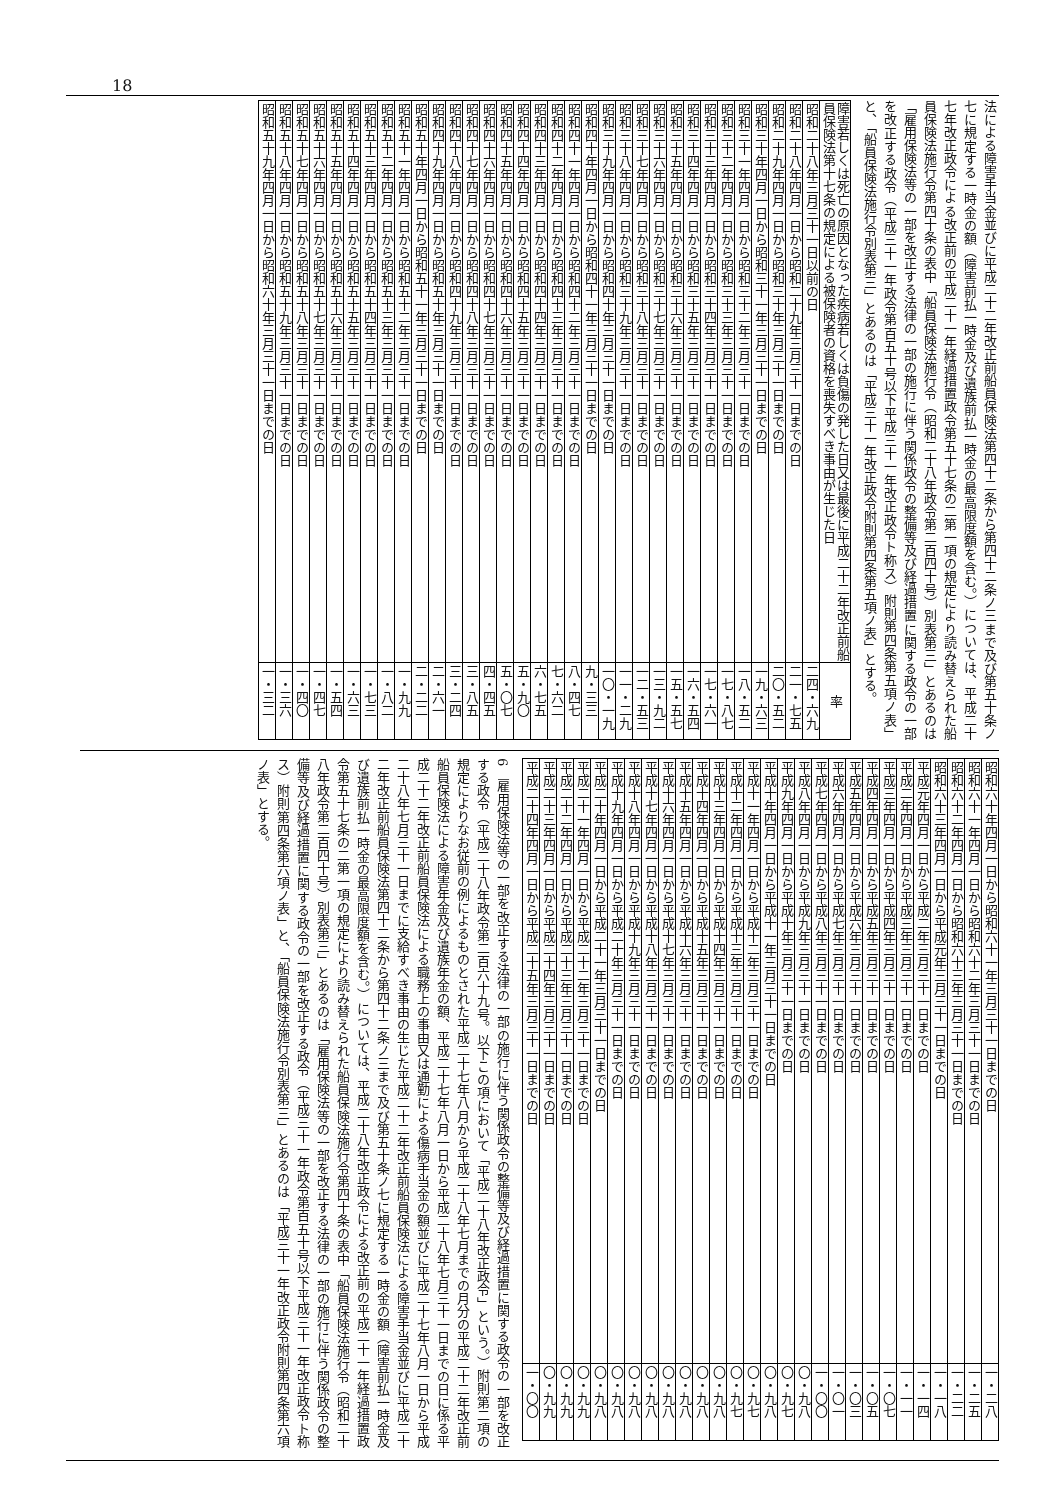18
法による障害手当金並びに平成二十二年改正前船員保険法第四十二条から第四十二条ノ三まで及び第五十条ノ七に規定する一時金の額（障害前払一時金及び遺族前払一時金の最高限度額を含む。）については、平成二十七年改正政令による改正前の平成二十一年経過措置政令第五十七条の二第一項の規定により読み替えられた船員保険法施行令第四十条の表中「船員保険法施行令（昭和二十八年政令第二百四十号）別表第三」とあるのは「雇用保険法等の一部を改正する法律の一部の施行に伴う関係政令の整備等及び経過措置に関する政令の一部を改正する政令（平成三十一年政令第百五十号以下平成三十一年改正政令ト称ス）附則第四条第五項ノ表」と、「船員保険法施行令別表第三」とあるのは「平成三十一年改正政令附則第四条第五項ノ表」とする。
| 障害若しくは死亡の原因となった疾病若しくは負傷の発した日又は最後に平成二十二年改正前船員保険法第十七条の規定による被保険者の資格を喪失すべき事由が生じた日 | 率 |
| --- | --- |
| 昭和二十八年三月三十一日以前の日 | 二四・六九 |
| 昭和二十八年四月一日から昭和二十九年三月三十一日までの日 | 二一・七五 |
| 昭和二十九年四月一日から昭和三十年三月三十一日までの日 | 二〇・五二 |
| 昭和三十年四月一日から昭和三十一年三月三十一日までの日 | 一九・六三 |
| 昭和三十一年四月一日から昭和三十二年三月三十一日までの日 | 一八・五二 |
| 昭和三十二年四月一日から昭和三十三年三月三十一日までの日 | 一七・八七 |
| 昭和三十三年四月一日から昭和三十四年三月三十一日までの日 | 一七・六一 |
| 昭和三十四年四月一日から昭和三十五年三月三十一日までの日 | 一六・五四 |
| 昭和三十五年四月一日から昭和三十六年三月三十一日までの日 | 一五・五七 |
| 昭和三十六年四月一日から昭和三十七年三月三十一日までの日 | 一三・九二 |
| 昭和三十七年四月一日から昭和三十八年三月三十一日までの日 | 一二・五三 |
| 昭和三十八年四月一日から昭和三十九年三月三十一日までの日 | 一一・二九 |
| 昭和三十九年四月一日から昭和四十年三月三十一日までの日 | 一〇・一九 |
| 昭和四十年四月一日から昭和四十一年三月三十一日までの日 | 九・三三 |
| 昭和四十一年四月一日から昭和四十二年三月三十一日までの日 | 八・四七 |
| 昭和四十二年四月一日から昭和四十三年三月三十一日までの日 | 七・六二 |
| 昭和四十三年四月一日から昭和四十四年三月三十一日までの日 | 六・七五 |
| 昭和四十四年四月一日から昭和四十五年三月三十一日までの日 | 五・九〇 |
| 昭和四十五年四月一日から昭和四十六年三月三十一日までの日 | 五・〇七 |
| 昭和四十六年四月一日から昭和四十七年三月三十一日までの日 | 四・四五 |
| 昭和四十七年四月一日から昭和四十八年三月三十一日までの日 | 三・八五 |
| 昭和四十八年四月一日から昭和四十九年三月三十一日までの日 | 三・二四 |
| 昭和四十九年四月一日から昭和五十年三月三十一日までの日 | 二・六一 |
| 昭和五十年四月一日から昭和五十一年三月三十一日までの日 | 二・二二 |
| 昭和五十一年四月一日から昭和五十二年三月三十一日までの日 | 一・九九 |
| 昭和五十二年四月一日から昭和五十三年三月三十一日までの日 | 一・八二 |
| 昭和五十三年四月一日から昭和五十四年三月三十一日までの日 | 一・七三 |
| 昭和五十四年四月一日から昭和五十五年三月三十一日までの日 | 一・六三 |
| 昭和五十五年四月一日から昭和五十六年三月三十一日までの日 | 一・五四 |
| 昭和五十六年四月一日から昭和五十七年三月三十一日までの日 | 一・四七 |
| 昭和五十七年四月一日から昭和五十八年三月三十一日までの日 | 一・四〇 |
| 昭和五十八年四月一日から昭和五十九年三月三十一日までの日 | 一・三六 |
| 昭和五十九年四月一日から昭和六十年三月三十一日までの日 | 一・三二 |
| 昭和六十年四月一日から昭和六十一年三月三十一日までの日 | 一・二八 |
| 昭和六十一年四月一日から昭和六十二年三月三十一日までの日 | 一・二五 |
| 昭和六十二年四月一日から昭和六十三年三月三十一日までの日 | 一・二二 |
| 昭和六十三年四月一日から平成元年三月三十一日までの日 | 一・一八 |
| 平成元年四月一日から平成二年三月三十一日までの日 | 一・一四 |
| 平成二年四月一日から平成三年三月三十一日までの日 | 一・一一 |
| 平成三年四月一日から平成四年三月三十一日までの日 | 一・〇七 |
| 平成四年四月一日から平成五年三月三十一日までの日 | 一・〇五 |
| 平成五年四月一日から平成六年三月三十一日までの日 | 一・〇三 |
| 平成六年四月一日から平成七年三月三十一日までの日 | 一・〇一 |
| 平成七年四月一日から平成八年三月三十一日までの日 | 一・〇〇 |
| 平成八年四月一日から平成九年三月三十一日までの日 | 〇・九八 |
| 平成九年四月一日から平成十年三月三十一日までの日 | 〇・九七 |
| 平成十年四月一日から平成十一年三月三十一日までの日 | 〇・九八 |
| 平成十一年四月一日から平成十二年三月三十一日までの日 | 〇・九七 |
| 平成十二年四月一日から平成十三年三月三十一日までの日 | 〇・九七 |
| 平成十三年四月一日から平成十四年三月三十一日までの日 | 〇・九八 |
| 平成十四年四月一日から平成十五年三月三十一日までの日 | 〇・九八 |
| 平成十五年四月一日から平成十六年三月三十一日までの日 | 〇・九八 |
| 平成十六年四月一日から平成十七年三月三十一日までの日 | 〇・九八 |
| 平成十七年四月一日から平成十八年三月三十一日までの日 | 〇・九八 |
| 平成十八年四月一日から平成十九年三月三十一日までの日 | 〇・九八 |
| 平成十九年四月一日から平成二十年三月三十一日までの日 | 〇・九八 |
| 平成二十年四月一日から平成二十一年三月三十一日までの日 | 〇・九八 |
| 平成二十一年四月一日から平成二十二年三月三十一日までの日 | 〇・九九 |
| 平成二十二年四月一日から平成二十三年三月三十一日までの日 | 〇・九九 |
| 平成二十三年四月一日から平成二十四年三月三十一日までの日 | 〇・九九 |
| 平成二十四年四月一日から平成二十五年三月三十一日までの日 | 一・〇〇 |
6　雇用保険法等の一部を改正する法律の一部の施行に伴う関係政令の整備等及び経過措置に関する政令の一部を改正する政令（平成二十八年政令第二百六十九号。以下この項において「平成二十八年改正政令」という。）附則第二項の規定によりなお従前の例によるものとされた平成二十七年八月から平成二十八年七月までの月分の平成二十二年改正前船員保険法による障害年金及び遺族年金の額、平成二十七年八月一日から平成二十八年七月三十一日までの日に係る平成二十二年改正前船員保険法による職務上の事由又は通勤による傷病手当金の額並びに平成二十七年八月一日から平成二十八年七月三十一日までに支給すべき事由の生じた平成二十二年改正前船員保険法による障害手当金並びに平成二十二年改正前船員保険法第四十二条から第四十二条ノ三まで及び第五十条ノ七に規定する一時金の額（障害前払一時金及び遺族前払一時金の最高限度額を含む。）については、平成二十八年改正政令による改正前の平成二十一年経過措置政令第五十七条の二第一項の規定により読み替えられた船員保険法施行令第四十条の表中「船員保険法施行令（昭和二十八年政令第二百四十号）別表第三」とあるのは「雇用保険法等の一部を改正する法律の一部の施行に伴う関係政令の整備等及び経過措置に関する政令の一部を改正する政令（平成三十一年政令第百五十号以下平成三十一年改正政令ト称ス）附則第四条第六項ノ表」と、「船員保険法施行令別表第三」とあるのは「平成三十一年改正政令附則第四条第六項ノ表」とする。